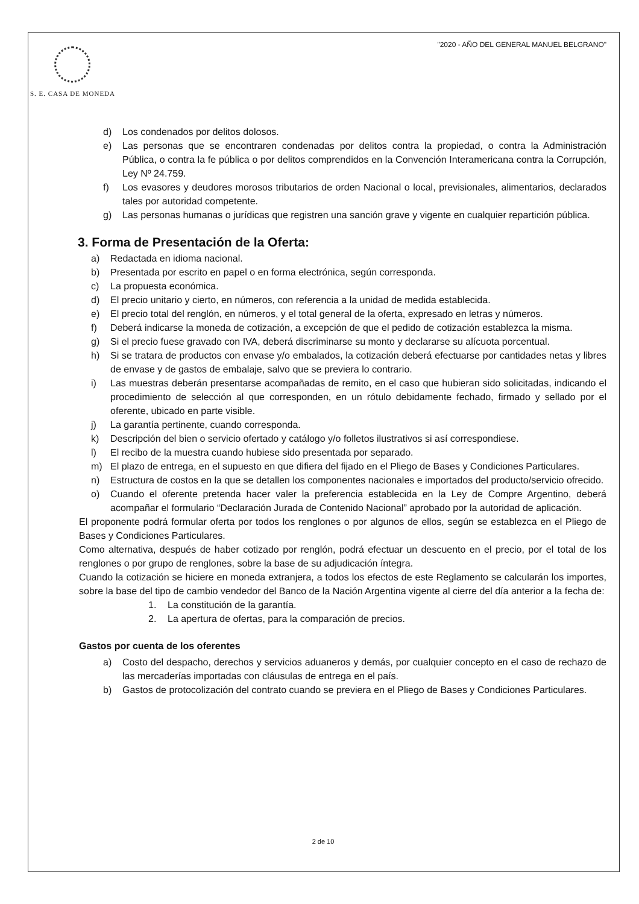S. E. CASA DE MONEDA "2020 - AÑO DEL GENERAL MANUEL BELGRANO"
d) Los condenados por delitos dolosos.
e) Las personas que se encontraren condenadas por delitos contra la propiedad, o contra la Administración Pública, o contra la fe pública o por delitos comprendidos en la Convención Interamericana contra la Corrupción, Ley Nº 24.759.
f) Los evasores y deudores morosos tributarios de orden Nacional o local, previsionales, alimentarios, declarados tales por autoridad competente.
g) Las personas humanas o jurídicas que registren una sanción grave y vigente en cualquier repartición pública.
3. Forma de Presentación de la Oferta:
a) Redactada en idioma nacional.
b) Presentada por escrito en papel o en forma electrónica, según corresponda.
c) La propuesta económica.
d) El precio unitario y cierto, en números, con referencia a la unidad de medida establecida.
e) El precio total del renglón, en números, y el total general de la oferta, expresado en letras y números.
f) Deberá indicarse la moneda de cotización, a excepción de que el pedido de cotización establezca la misma.
g) Si el precio fuese gravado con IVA, deberá discriminarse su monto y declararse su alícuota porcentual.
h) Si se tratara de productos con envase y/o embalados, la cotización deberá efectuarse por cantidades netas y libres de envase y de gastos de embalaje, salvo que se previera lo contrario.
i) Las muestras deberán presentarse acompañadas de remito, en el caso que hubieran sido solicitadas, indicando el procedimiento de selección al que corresponden, en un rótulo debidamente fechado, firmado y sellado por el oferente, ubicado en parte visible.
j) La garantía pertinente, cuando corresponda.
k) Descripción del bien o servicio ofertado y catálogo y/o folletos ilustrativos si así correspondiese.
l) El recibo de la muestra cuando hubiese sido presentada por separado.
m) El plazo de entrega, en el supuesto en que difiera del fijado en el Pliego de Bases y Condiciones Particulares.
n) Estructura de costos en la que se detallen los componentes nacionales e importados del producto/servicio ofrecido.
o) Cuando el oferente pretenda hacer valer la preferencia establecida en la Ley de Compre Argentino, deberá acompañar el formulario “Declaración Jurada de Contenido Nacional” aprobado por la autoridad de aplicación.
El proponente podrá formular oferta por todos los renglones o por algunos de ellos, según se establezca en el Pliego de Bases y Condiciones Particulares.
Como alternativa, después de haber cotizado por renglón, podrá efectuar un descuento en el precio, por el total de los renglones o por grupo de renglones, sobre la base de su adjudicación íntegra.
Cuando la cotización se hiciere en moneda extranjera, a todos los efectos de este Reglamento se calcularán los importes, sobre la base del tipo de cambio vendedor del Banco de la Nación Argentina vigente al cierre del día anterior a la fecha de:
1. La constitución de la garantía.
2. La apertura de ofertas, para la comparación de precios.
Gastos por cuenta de los oferentes
a) Costo del despacho, derechos y servicios aduaneros y demás, por cualquier concepto en el caso de rechazo de las mercaderías importadas con cláusulas de entrega en el país.
b) Gastos de protocolización del contrato cuando se previera en el Pliego de Bases y Condiciones Particulares.
2 de 10